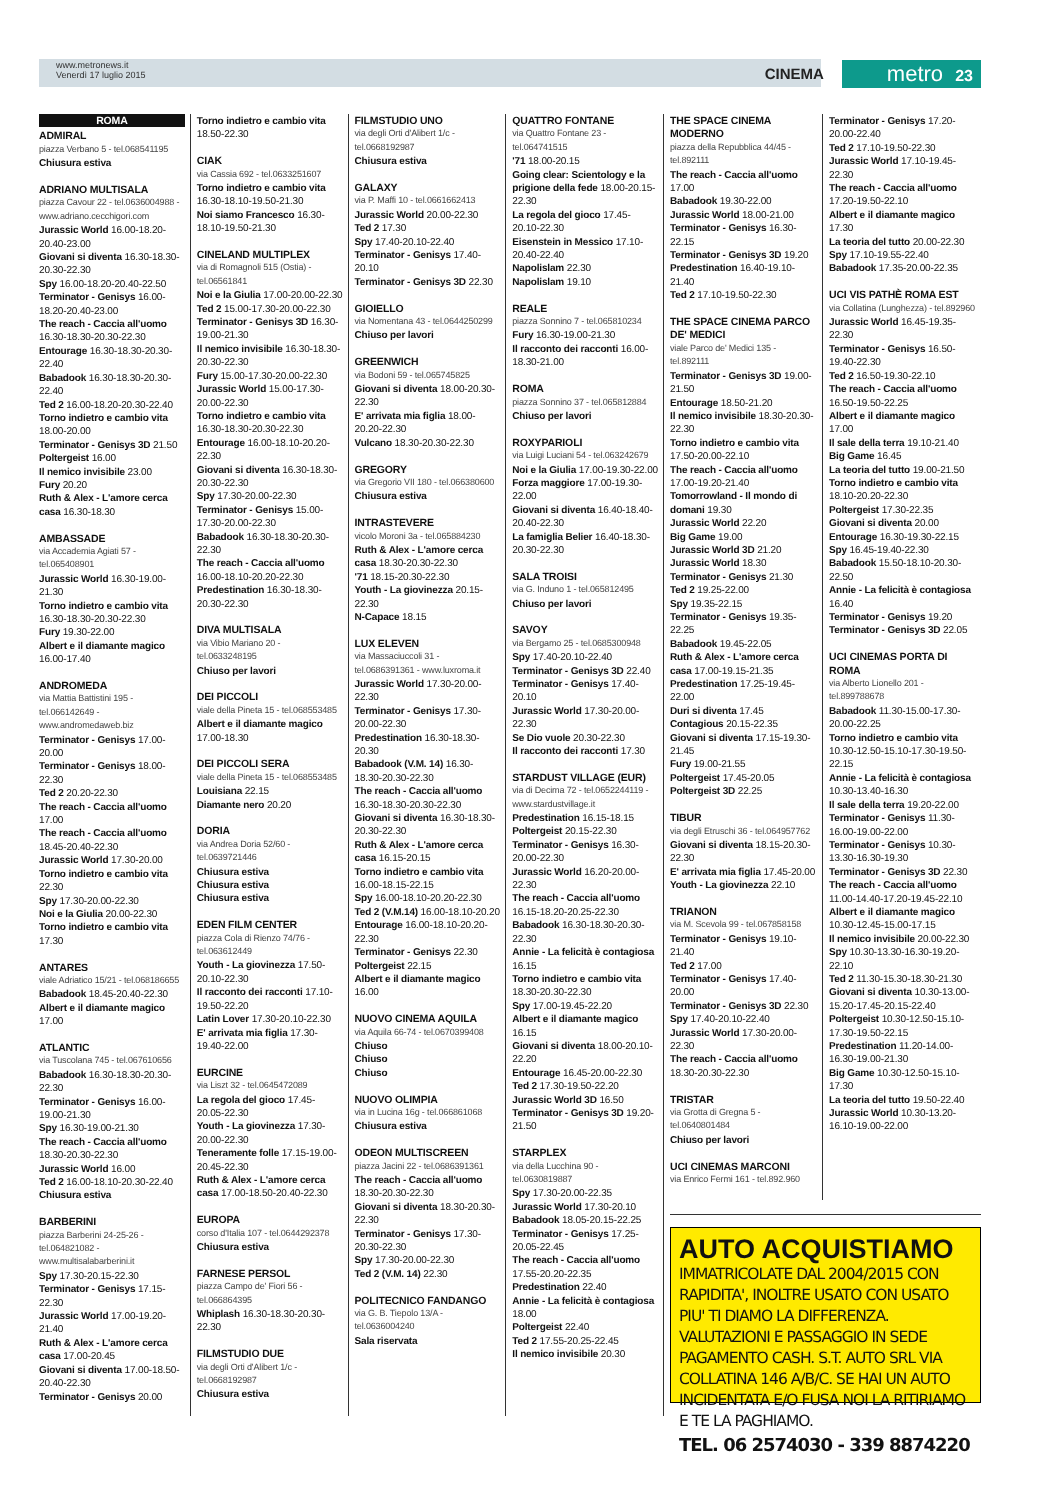www.metronews.it
Venerdì 17 luglio 2015
CINEMA
metro 23
ROMA
ADMIRAL
piazza Verbano 5 - tel.068541195
Chiusura estiva
ADRIANO MULTISALA
piazza Cavour 22 - tel.0636004988 - www.adriano.cecchigori.com
Jurassic World 16.00-18.20-20.40-23.00
Giovani si diventa 16.30-18.30-20.30-22.30
Spy 16.00-18.20-20.40-22.50
Terminator - Genisys 16.00-18.20-20.40-23.00
The reach - Caccia all'uomo 16.30-18.30-20.30-22.30
Entourage 16.30-18.30-20.30-22.40
Babadook 16.30-18.30-20.30-22.40
Ted 2 16.00-18.20-20.30-22.40
Torno indietro e cambio vita 18.00-20.00
Terminator - Genisys 3D 21.50
Poltergeist 16.00
Il nemico invisibile 23.00
Fury 20.20
Ruth & Alex - L'amore cerca casa 16.30-18.30
AMBASSADE
via Accademia Agiati 57 - tel.065408901
Jurassic World 16.30-19.00-21.30
Torno indietro e cambio vita 16.30-18.30-20.30-22.30
Fury 19.30-22.00
Albert e il diamante magico 16.00-17.40
ANDROMEDA
via Mattia Battistini 195 - tel.066142649 - www.andromedaweb.biz
Terminator - Genisys 17.00-20.00
Terminator - Genisys 18.00-22.30
Ted 2 20.20-22.30
The reach - Caccia all'uomo 17.00
The reach - Caccia all'uomo 18.45-20.40-22.30
Jurassic World 17.30-20.00
Torno indietro e cambio vita 22.30
Spy 17.30-20.00-22.30
Noi e la Giulia 20.00-22.30
Torno indietro e cambio vita 17.30
ANTARES
viale Adriatico 15/21 - tel.068186655
Babadook 18.45-20.40-22.30
Albert e il diamante magico 17.00
ATLANTIC
via Tuscolana 745 - tel.067610656
Babadook 16.30-18.30-20.30-22.30
Terminator - Genisys 16.00-19.00-21.30
Spy 16.30-19.00-21.30
The reach - Caccia all'uomo 18.30-20.30-22.30
Jurassic World 16.00
Ted 2 16.00-18.10-20.30-22.40
Chiusura estiva
BARBERINI
piazza Barberini 24-25-26 - tel.064821082 - www.multisalabarberini.it
Spy 17.30-20.15-22.30
Terminator - Genisys 17.15-22.30
Jurassic World 17.00-19.20-21.40
Ruth & Alex - L'amore cerca casa 17.00-20.45
Giovani si diventa 17.00-18.50-20.40-22.30
Terminator - Genisys 20.00
Torno indietro e cambio vita 18.50-22.30
CIAK
via Cassia 692 - tel.0633251607
Torno indietro e cambio vita 16.30-18.10-19.50-21.30
Noi siamo Francesco 16.30-18.10-19.50-21.30
CINELAND MULTIPLEX
via di Romagnoli 515 (Ostia) - tel.06561841
Noi e la Giulia 17.00-20.00-22.30
Ted 2 15.00-17.30-20.00-22.30
Terminator - Genisys 3D 16.30-19.00-21.30
Il nemico invisibile 16.30-18.30-20.30-22.30
Fury 15.00-17.30-20.00-22.30
Jurassic World 15.00-17.30-20.00-22.30
Torno indietro e cambio vita 16.30-18.30-20.30-22.30
Entourage 16.00-18.10-20.20-22.30
Giovani si diventa 16.30-18.30-20.30-22.30
Spy 17.30-20.00-22.30
Terminator - Genisys 15.00-17.30-20.00-22.30
Babadook 16.30-18.30-20.30-22.30
The reach - Caccia all'uomo 16.00-18.10-20.20-22.30
Predestination 16.30-18.30-20.30-22.30
DIVA MULTISALA
via Vibio Mariano 20 - tel.0633248195
Chiuso per lavori
DEI PICCOLI
viale della Pineta 15 - tel.068553485
Albert e il diamante magico 17.00-18.30
DEI PICCOLI SERA
viale della Pineta 15 - tel.068553485
Louisiana 22.15
Diamante nero 20.20
DORIA
via Andrea Doria 52/60 - tel.0639721446
Chiusura estiva
Chiusura estiva
Chiusura estiva
EDEN FILM CENTER
piazza Cola di Rienzo 74/76 - tel.063612449
Youth - La giovinezza 17.50-20.10-22.30
Il racconto dei racconti 17.10-19.50-22.20
Latin Lover 17.30-20.10-22.30
E' arrivata mia figlia 17.30-19.40-22.00
EURCINE
via Liszt 32 - tel.0645472089
La regola del gioco 17.45-20.05-22.30
Youth - La giovinezza 17.30-20.00-22.30
Teneramente folle 17.15-19.00-20.45-22.30
Ruth & Alex - L'amore cerca casa 17.00-18.50-20.40-22.30
EUROPA
corso d'Italia 107 - tel.0644292378
Chiusura estiva
FARNESE PERSOL
piazza Campo de' Fiori 56 - tel.066864395
Whiplash 16.30-18.30-20.30-22.30
FILMSTUDIO DUE
via degli Orti d'Alibert 1/c - tel.0668192987
Chiusura estiva
FILMSTUDIO UNO
via degli Orti d'Alibert 1/c - tel.0668192987
Chiusura estiva
GALAXY
via P. Maffi 10 - tel.0661662413
Jurassic World 20.00-22.30
Ted 2 17.30
Spy 17.40-20.10-22.40
Terminator - Genisys 17.40-20.10
Terminator - Genisys 3D 22.30
GIOIELLO
via Nomentana 43 - tel.0644250299
Chiuso per lavori
GREENWICH
via Bodoni 59 - tel.065745825
Giovani si diventa 18.00-20.30-22.30
E' arrivata mia figlia 18.00-20.20-22.30
Vulcano 18.30-20.30-22.30
GREGORY
via Gregorio VII 180 - tel.066380600
Chiusura estiva
INTRASTEVERE
vicolo Moroni 3a - tel.065884230
Ruth & Alex - L'amore cerca casa 18.30-20.30-22.30
'71 18.15-20.30-22.30
Youth - La giovinezza 20.15-22.30
N-Capace 18.15
LUX ELEVEN
via Massaciuccoli 31 - tel.0686391361 - www.luxroma.it
Jurassic World 17.30-20.00-22.30
Terminator - Genisys 17.30-20.00-22.30
Predestination 16.30-18.30-20.30
Babadook (V.M. 14) 16.30-18.30-20.30-22.30
The reach - Caccia all'uomo 16.30-18.30-20.30-22.30
Giovani si diventa 16.30-18.30-20.30-22.30
Ruth & Alex - L'amore cerca casa 16.15-20.15
Torno indietro e cambio vita 16.00-18.15-22.15
Spy 16.00-18.10-20.20-22.30
Ted 2 (V.M.14) 16.00-18.10-20.20
Entourage 16.00-18.10-20.20-22.30
Terminator - Genisys 22.30
Poltergeist 22.15
Albert e il diamante magico 16.00
NUOVO CINEMA AQUILA
via Aquila 66-74 - tel.0670399408
Chiuso
Chiuso
Chiuso
NUOVO OLIMPIA
via in Lucina 16g - tel.066861068
Chiusura estiva
ODEON MULTISCREEN
piazza Jacini 22 - tel.0686391361
The reach - Caccia all'uomo 18.30-20.30-22.30
Giovani si diventa 18.30-20.30-22.30
Terminator - Genisys 17.30-20.30-22.30
Spy 17.30-20.00-22.30
Ted 2 (V.M. 14) 22.30
POLITECNICO FANDANGO
via G. B. Tiepolo 13/A - tel.0636004240
Sala riservata
QUATTRO FONTANE
via Quattro Fontane 23 - tel.064741515
'71 18.00-20.15
Going clear: Scientology e la prigione della fede 18.00-20.15-22.30
La regola del gioco 17.45-20.10-22.30
Eisenstein in Messico 17.10-20.40-22.40
Napolislam 22.30
Napolislam 19.10
REALE
piazza Sonnino 7 - tel.065810234
Fury 16.30-19.00-21.30
Il racconto dei racconti 16.00-18.30-21.00
ROMA
piazza Sonnino 37 - tel.065812884
Chiuso per lavori
ROXYPARIOLI
via Luigi Luciani 54 - tel.063242679
Noi e la Giulia 17.00-19.30-22.00
Forza maggiore 17.00-19.30-22.00
Giovani si diventa 16.40-18.40-20.40-22.30
La famiglia Belier 16.40-18.30-20.30-22.30
SALA TROISI
via G. Induno 1 - tel.065812495
Chiuso per lavori
SAVOY
via Bergamo 25 - tel.0685300948
Spy 17.40-20.10-22.40
Terminator - Genisys 3D 22.40
Terminator - Genisys 17.40-20.10
Jurassic World 17.30-20.00-22.30
Se Dio vuole 20.30-22.30
Il racconto dei racconti 17.30
STARDUST VILLAGE (EUR)
via di Decima 72 - tel.0652244119 - www.stardustvillage.it
Predestination 16.15-18.15
Poltergeist 20.15-22.30
Terminator - Genisys 16.30-20.00-22.30
Jurassic World 16.20-20.00-22.30
The reach - Caccia all'uomo 16.15-18.20-20.25-22.30
Babadook 16.30-18.30-20.30-22.30
Annie - La felicità è contagiosa 16.15
Torno indietro e cambio vita 18.30-20.30-22.30
Spy 17.00-19.45-22.20
Albert e il diamante magico 16.15
Giovani si diventa 18.00-20.10-22.20
Entourage 16.45-20.00-22.30
Ted 2 17.30-19.50-22.20
Jurassic World 3D 16.50
Terminator - Genisys 3D 19.20-21.50
STARPLEX
via della Lucchina 90 - tel.0630819887
Spy 17.30-20.00-22.35
Jurassic World 17.30-20.10
Babadook 18.05-20.15-22.25
Terminator - Genisys 17.25-20.05-22.45
The reach - Caccia all'uomo 17.55-20.20-22.35
Predestination 22.40
Annie - La felicità è contagiosa 18.00
Poltergeist 22.40
Ted 2 17.55-20.25-22.45
Il nemico invisibile 20.30
THE SPACE CINEMA MODERNO
piazza della Repubblica 44/45 - tel.892111
The reach - Caccia all'uomo 17.00
Babadook 19.30-22.00
Jurassic World 18.00-21.00
Terminator - Genisys 16.30-22.15
Terminator - Genisys 3D 19.20
Predestination 16.40-19.10-21.40
Ted 2 17.10-19.50-22.30
THE SPACE CINEMA PARCO DE' MEDICI
viale Parco de' Medici 135 - tel.892111
Terminator - Genisys 3D 19.00-21.50
Entourage 18.50-21.20
Il nemico invisibile 18.30-20.30-22.30
Torno indietro e cambio vita 17.50-20.00-22.10
The reach - Caccia all'uomo 17.00-19.20-21.40
Tomorrowland - Il mondo di domani 19.30
Jurassic World 22.20
Big Game 19.00
Jurassic World 3D 21.20
Jurassic World 18.30
Terminator - Genisys 21.30
Ted 2 19.25-22.00
Spy 19.35-22.15
Terminator - Genisys 19.35-22.25
Babadook 19.45-22.05
Ruth & Alex - L'amore cerca casa 17.00-19.15-21.35
Predestination 17.25-19.45-22.00
Duri si diventa 17.45
Contagious 20.15-22.35
Giovani si diventa 17.15-19.30-21.45
Fury 19.00-21.55
Poltergeist 17.45-20.05
Poltergeist 3D 22.25
TIBUR
via degli Etruschi 36 - tel.064957762
Giovani si diventa 18.15-20.30-22.30
E' arrivata mia figlia 17.45-20.00
Youth - La giovinezza 22.10
TRIANON
via M. Scevola 99 - tel.067858158
Terminator - Genisys 19.10-21.40
Ted 2 17.00
Terminator - Genisys 17.40-20.00
Terminator - Genisys 3D 22.30
Spy 17.40-20.10-22.40
Jurassic World 17.30-20.00-22.30
The reach - Caccia all'uomo 18.30-20.30-22.30
TRISTAR
via Grotta di Gregna 5 - tel.0640801484
Chiuso per lavori
UCI CINEMAS MARCONI
via Enrico Fermi 161 - tel.892.960
Terminator - Genisys 17.20-20.00-22.40
Ted 2 17.10-19.50-22.30
Jurassic World 17.10-19.45-22.30
The reach - Caccia all'uomo 17.20-19.50-22.10
Albert e il diamante magico 17.30
La teoria del tutto 20.00-22.30
Spy 17.10-19.55-22.40
Babadook 17.35-20.00-22.35
UCI VIS PATHÈ ROMA EST
via Collatina (Lunghezza) - tel.892960
Jurassic World 16.45-19.35-22.30
Terminator - Genisys 16.50-19.40-22.30
Ted 2 16.50-19.30-22.10
The reach - Caccia all'uomo 16.50-19.50-22.25
Albert e il diamante magico 17.00
Il sale della terra 19.10-21.40
Big Game 16.45
La teoria del tutto 19.00-21.50
Torno indietro e cambio vita 18.10-20.20-22.30
Poltergeist 17.30-22.35
Giovani si diventa 20.00
Entourage 16.30-19.30-22.15
Spy 16.45-19.40-22.30
Babadook 15.50-18.10-20.30-22.50
Annie - La felicità è contagiosa 16.40
Terminator - Genisys 19.20
Terminator - Genisys 3D 22.05
UCI CINEMAS PORTA DI ROMA
via Alberto Lionello 201 - tel.899788678
Babadook 11.30-15.00-17.30-20.00-22.25
Torno indietro e cambio vita 10.30-12.50-15.10-17.30-19.50-22.15
Annie - La felicità è contagiosa 10.30-13.40-16.30
Il sale della terra 19.20-22.00
Terminator - Genisys 11.30-16.00-19.00-22.00
Terminator - Genisys 10.30-13.30-16.30-19.30
Terminator - Genisys 3D 22.30
The reach - Caccia all'uomo 11.00-14.40-17.20-19.45-22.10
Albert e il diamante magico 10.30-12.45-15.00-17.15
Il nemico invisibile 20.00-22.30
Spy 10.30-13.30-16.30-19.20-22.10
Ted 2 11.30-15.30-18.30-21.30
Giovani si diventa 10.30-13.00-15.20-17.45-20.15-22.40
Poltergeist 10.30-12.50-15.10-17.30-19.50-22.15
Predestination 11.20-14.00-16.30-19.00-21.30
Big Game 10.30-12.50-15.10-17.30
La teoria del tutto 19.50-22.40
Jurassic World 10.30-13.20-16.10-19.00-22.00
AUTO ACQUISTIAMO
IMMATRICOLATE DAL 2004/2015 CON RAPIDITA', INOLTRE USATO CON USATO PIU' TI DIAMO LA DIFFERENZA. VALUTAZIONI E PASSAGGIO IN SEDE PAGAMENTO CASH. S.T. AUTO SRL VIA COLLATINA 146 A/B/C. SE HAI UN AUTO INCIDENTATA E/O FUSA NOI LA RITIRIAMO E TE LA PAGHIAMO.
TEL. 06 2574030 - 339 8874220